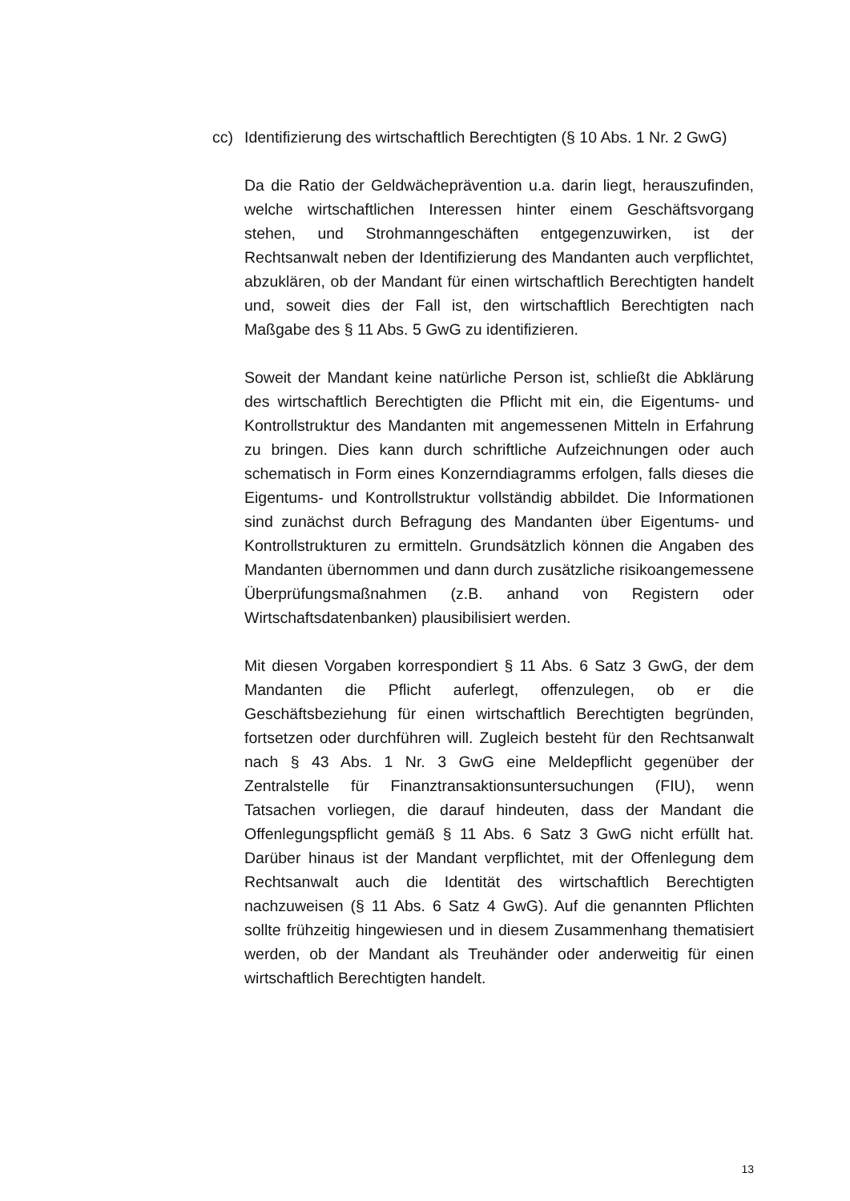cc) Identifizierung des wirtschaftlich Berechtigten (§ 10 Abs. 1 Nr. 2 GwG)
Da die Ratio der Geldwächeprävention u.a. darin liegt, herauszufinden, welche wirtschaftlichen Interessen hinter einem Geschäftsvorgang stehen, und Strohmanngeschäften entgegenzuwirken, ist der Rechtsanwalt neben der Identifizierung des Mandanten auch verpflichtet, abzuklären, ob der Mandant für einen wirtschaftlich Berechtigten handelt und, soweit dies der Fall ist, den wirtschaftlich Berechtigten nach Maßgabe des § 11 Abs. 5 GwG zu identifizieren.
Soweit der Mandant keine natürliche Person ist, schließt die Abklärung des wirtschaftlich Berechtigten die Pflicht mit ein, die Eigentums- und Kontrollstruktur des Mandanten mit angemessenen Mitteln in Erfahrung zu bringen. Dies kann durch schriftliche Aufzeichnungen oder auch schematisch in Form eines Konzerndiagramms erfolgen, falls dieses die Eigentums- und Kontrollstruktur vollständig abbildet. Die Informationen sind zunächst durch Befragung des Mandanten über Eigentums- und Kontrollstrukturen zu ermitteln. Grundsätzlich können die Angaben des Mandanten übernommen und dann durch zusätzliche risikoangemessene Überprüfungsmaßnahmen (z.B. anhand von Registern oder Wirtschaftsdatenbanken) plausibilisiert werden.
Mit diesen Vorgaben korrespondiert § 11 Abs. 6 Satz 3 GwG, der dem Mandanten die Pflicht auferlegt, offenzulegen, ob er die Geschäftsbeziehung für einen wirtschaftlich Berechtigten begründen, fortsetzen oder durchführen will. Zugleich besteht für den Rechtsanwalt nach § 43 Abs. 1 Nr. 3 GwG eine Meldepflicht gegenüber der Zentralstelle für Finanztransaktionsuntersuchungen (FIU), wenn Tatsachen vorliegen, die darauf hindeuten, dass der Mandant die Offenlegungspflicht gemäß § 11 Abs. 6 Satz 3 GwG nicht erfüllt hat. Darüber hinaus ist der Mandant verpflichtet, mit der Offenlegung dem Rechtsanwalt auch die Identität des wirtschaftlich Berechtigten nachzuweisen (§ 11 Abs. 6 Satz 4 GwG). Auf die genannten Pflichten sollte frühzeitig hingewiesen und in diesem Zusammenhang thematisiert werden, ob der Mandant als Treuhänder oder anderweitig für einen wirtschaftlich Berechtigten handelt.
13